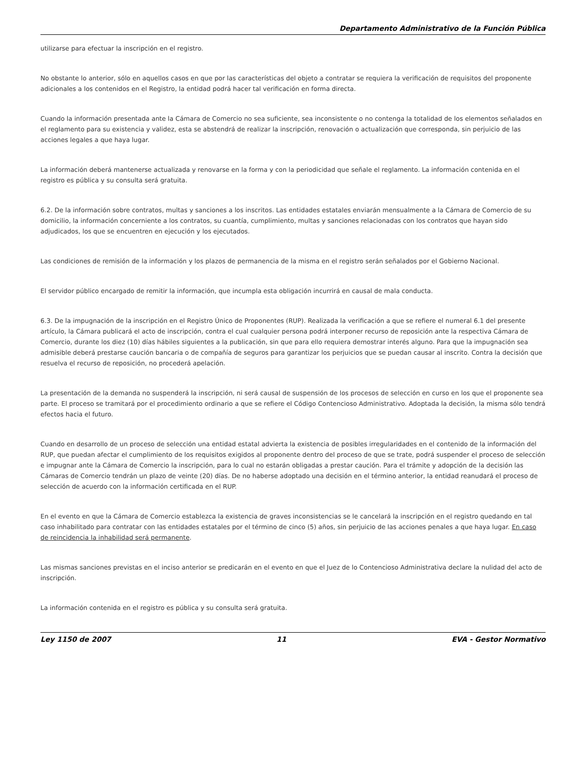Departamento Administrativo de la Función Pública
utilizarse para efectuar la inscripción en el registro.
No obstante lo anterior, sólo en aquellos casos en que por las características del objeto a contratar se requiera la verificación de requisitos del proponente adicionales a los contenidos en el Registro, la entidad podrá hacer tal verificación en forma directa.
Cuando la información presentada ante la Cámara de Comercio no sea suficiente, sea inconsistente o no contenga la totalidad de los elementos señalados en el reglamento para su existencia y validez, esta se abstendrá de realizar la inscripción, renovación o actualización que corresponda, sin perjuicio de las acciones legales a que haya lugar.
La información deberá mantenerse actualizada y renovarse en la forma y con la periodicidad que señale el reglamento. La información contenida en el registro es pública y su consulta será gratuita.
6.2. De la información sobre contratos, multas y sanciones a los inscritos. Las entidades estatales enviarán mensualmente a la Cámara de Comercio de su domicilio, la información concerniente a los contratos, su cuantía, cumplimiento, multas y sanciones relacionadas con los contratos que hayan sido adjudicados, los que se encuentren en ejecución y los ejecutados.
Las condiciones de remisión de la información y los plazos de permanencia de la misma en el registro serán señalados por el Gobierno Nacional.
El servidor público encargado de remitir la información, que incumpla esta obligación incurrirá en causal de mala conducta.
6.3. De la impugnación de la inscripción en el Registro Único de Proponentes (RUP). Realizada la verificación a que se refiere el numeral 6.1 del presente artículo, la Cámara publicará el acto de inscripción, contra el cual cualquier persona podrá interponer recurso de reposición ante la respectiva Cámara de Comercio, durante los diez (10) días hábiles siguientes a la publicación, sin que para ello requiera demostrar interés alguno. Para que la impugnación sea admisible deberá prestarse caución bancaria o de compañía de seguros para garantizar los perjuicios que se puedan causar al inscrito. Contra la decisión que resuelva el recurso de reposición, no procederá apelación.
La presentación de la demanda no suspenderá la inscripción, ni será causal de suspensión de los procesos de selección en curso en los que el proponente sea parte. El proceso se tramitará por el procedimiento ordinario a que se refiere el Código Contencioso Administrativo. Adoptada la decisión, la misma sólo tendrá efectos hacia el futuro.
Cuando en desarrollo de un proceso de selección una entidad estatal advierta la existencia de posibles irregularidades en el contenido de la información del RUP, que puedan afectar el cumplimiento de los requisitos exigidos al proponente dentro del proceso de que se trate, podrá suspender el proceso de selección e impugnar ante la Cámara de Comercio la inscripción, para lo cual no estarán obligadas a prestar caución. Para el trámite y adopción de la decisión las Cámaras de Comercio tendrán un plazo de veinte (20) días. De no haberse adoptado una decisión en el término anterior, la entidad reanudará el proceso de selección de acuerdo con la información certificada en el RUP.
En el evento en que la Cámara de Comercio establezca la existencia de graves inconsistencias se le cancelará la inscripción en el registro quedando en tal caso inhabilitado para contratar con las entidades estatales por el término de cinco (5) años, sin perjuicio de las acciones penales a que haya lugar. En caso de reincidencia la inhabilidad será permanente.
Las mismas sanciones previstas en el inciso anterior se predicarán en el evento en que el Juez de lo Contencioso Administrativa declare la nulidad del acto de inscripción.
La información contenida en el registro es pública y su consulta será gratuita.
Ley 1150 de 2007 11 EVA - Gestor Normativo